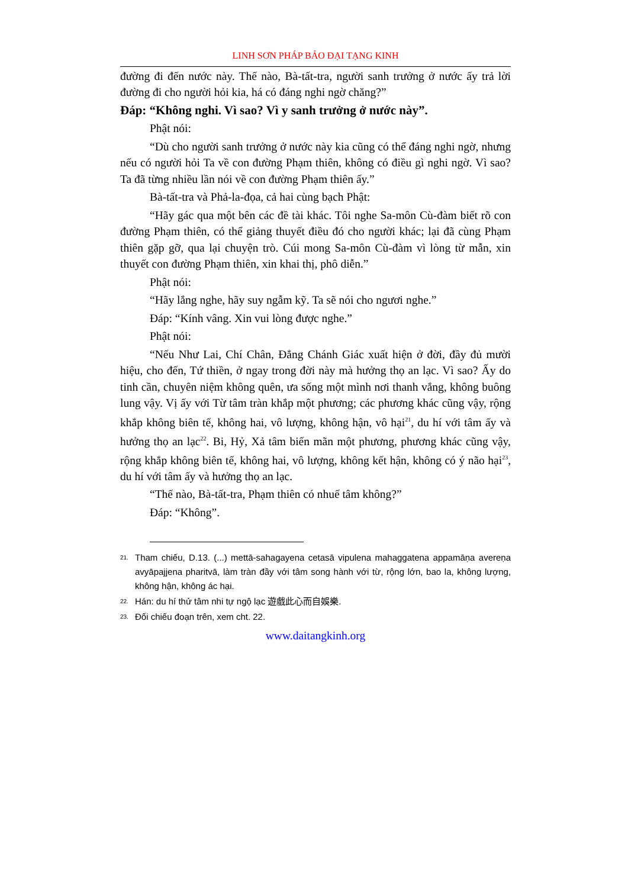LINH SƠN PHÁP BẢO ĐẠI TẠNG KINH
đường đi đến nước này. Thế nào, Bà-tất-tra, người sanh trưởng ở nước ấy trả lời đường đi cho người hỏi kia, há có đáng nghi ngờ chăng?”
Đáp: “Không nghi. Vì sao? Vì y sanh trưởng ở nước này”.
Phật nói:
“Dù cho người sanh trưởng ở nước này kia cũng có thể đáng nghi ngờ, nhưng nếu có người hỏi Ta về con đường Phạm thiên, không có điều gì nghi ngờ. Vì sao? Ta đã từng nhiều lần nói về con đường Phạm thiên ấy.”
Bà-tất-tra và Phả-la-đọa, cả hai cùng bạch Phật:
“Hãy gác qua một bên các đề tài khác. Tôi nghe Sa-môn Cù-đàm biết rõ con đường Phạm thiên, có thể giảng thuyết điều đó cho người khác; lại đã cùng Phạm thiên gặp gỡ, qua lại chuyện trò. Cúi mong Sa-môn Cù-đàm vì lòng từ mẫn, xin thuyết con đường Phạm thiên, xin khai thị, phô diễn.”
Phật nói:
“Hãy lắng nghe, hãy suy ngẫm kỹ. Ta sẽ nói cho ngươi nghe.”
Đáp: “Kính vâng. Xin vui lòng được nghe.”
Phật nói:
“Nếu Như Lai, Chí Chân, Đẳng Chánh Giác xuất hiện ở đời, đầy đủ mười hiệu, cho đến, Tứ thiền, ở ngay trong đời này mà hưởng thọ an lạc. Vì sao? Ấy do tinh cần, chuyên niệm không quên, ưa sống một mình nơi thanh vắng, không buông lung vậy. Vị ấy với Từ tâm tràn khắp một phương; các phương khác cũng vậy, rộng khắp không biên tế, không hai, vô lượng, không hận, vô hại<sup>21</sup>, du hí với tâm ấy và hưởng thọ an lạc<sup>22</sup>. Bi, Hỷ, Xả tâm biến mãn một phương, phương khác cũng vậy, rộng khắp không biên tế, không hai, vô lượng, không kết hận, không có ý não hại<sup>23</sup>, du hí với tâm ấy và hưởng thọ an lạc.
“Thế nào, Bà-tất-tra, Phạm thiên có nhuế tâm không?”
Đáp: “Không”.
<sup>21.</sup> Tham chiếu, D.13. (...) mettā-sahagayena cetasā vipulena mahaggatena appamāṇa avereṇa avyāpajjena pharitvā, làm tràn đầy với tâm song hành với từ, rộng lớn, bao la, không lượng, không hận, không ác hại.
<sup>22.</sup> Hán: du hí thử tâm nhi tự ngộ lạc 遊戲此心而自娛樂.
<sup>23.</sup> Đối chiếu đoạn trên, xem cht. 22.
www.daitangkinh.org